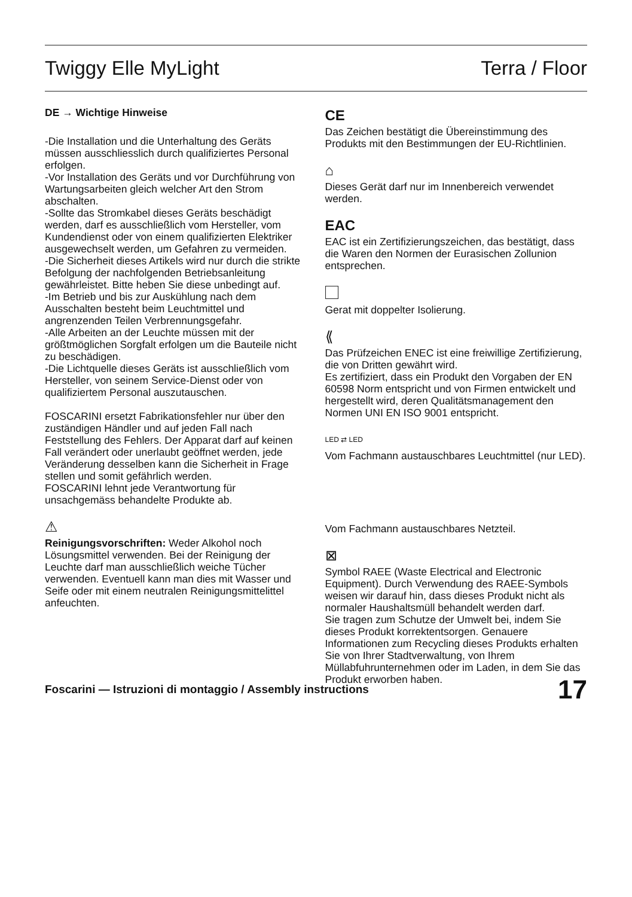Twiggy Elle MyLight Terra / Floor
DE → Wichtige Hinweise
-Die Installation und die Unterhaltung des Geräts müssen ausschliesslich durch qualifiziertes Personal erfolgen.
-Vor Installation des Geräts und vor Durchführung von Wartungsarbeiten gleich welcher Art den Strom abschalten.
-Sollte das Stromkabel dieses Geräts beschädigt werden, darf es ausschließlich vom Hersteller, vom Kundendienst oder von einem qualifizierten Elektriker ausgewechselt werden, um Gefahren zu vermeiden.
-Die Sicherheit dieses Artikels wird nur durch die strikte Befolgung der nachfolgenden Betriebsanleitung gewährleistet. Bitte heben Sie diese unbedingt auf.
-Im Betrieb und bis zur Auskühlung nach dem Ausschalten besteht beim Leuchtmittel und angrenzenden Teilen Verbrennungsgefahr.
-Alle Arbeiten an der Leuchte müssen mit der größtmöglichen Sorgfalt erfolgen um die Bauteile nicht zu beschädigen.
-Die Lichtquelle dieses Geräts ist ausschließlich vom Hersteller, von seinem Service-Dienst oder von qualifiziertem Personal auszutauschen.
FOSCARINI ersetzt Fabrikationsfehler nur über den zuständigen Händler und auf jeden Fall nach Feststellung des Fehlers. Der Apparat darf auf keinen Fall verändert oder unerlaubt geöffnet werden, jede Veränderung desselben kann die Sicherheit in Frage stellen und somit gefährlich werden.
FOSCARINI lehnt jede Verantwortung für unsachgemäss behandelte Produkte ab.
⚠
Reinigungsvorschriften: Weder Alkohol noch Lösungsmittel verwenden. Bei der Reinigung der Leuchte darf man ausschließlich weiche Tücher verwenden. Eventuell kann man dies mit Wasser und Seife oder mit einem neutralen Reinigungsmittelittel anfeuchten.
CE
Das Zeichen bestätigt die Übereinstimmung des Produkts mit den Bestimmungen der EU-Richtlinien.
⌂
Dieses Gerät darf nur im Innenbereich verwendet werden.
EAC
EAC ist ein Zertifizierungszeichen, das bestätigt, dass die Waren den Normen der Eurasischen Zollunion entsprechen.
Gerat mit doppelter Isolierung.
⟪
Das Prüfzeichen ENEC ist eine freiwillige Zertifizierung, die von Dritten gewährt wird.
Es zertifiziert, dass ein Produkt den Vorgaben der EN 60598 Norm entspricht und von Firmen entwickelt und hergestellt wird, deren Qualitätsmanagement den Normen UNI EN ISO 9001 entspricht.
LED ⇄ LED
Vom Fachmann austauschbares Leuchtmittel (nur LED).
Vom Fachmann austauschbares Netzteil.
⊠
Symbol RAEE (Waste Electrical and Electronic Equipment). Durch Verwendung des RAEE-Symbols weisen wir darauf hin, dass dieses Produkt nicht als normaler Haushaltsmüll behandelt werden darf.
Sie tragen zum Schutze der Umwelt bei, indem Sie dieses Produkt korrektentsorgen. Genauere Informationen zum Recycling dieses Produkts erhalten Sie von Ihrer Stadtverwaltung, von Ihrem Müllabfuhrunternehmen oder im Laden, in dem Sie das Produkt erworben haben.
Foscarini — Istruzioni di montaggio / Assembly instructions 17